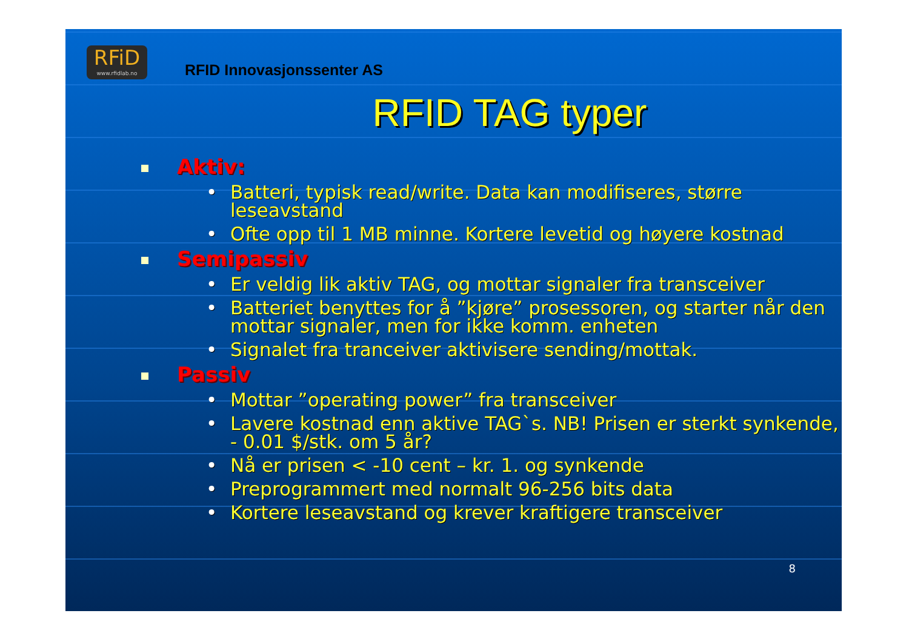RFiD
www.rfidlab.no
RFID Innovasjonssenter AS
RFID TAG typer
Aktiv:
• Batteri, typisk read/write. Data kan modifiseres, større leseavstand
• Ofte opp til 1 MB minne. Kortere levetid og høyere kostnad
Semipassiv
• Er veldig lik aktiv TAG, og mottar signaler fra transceiver
• Batteriet benyttes for å ”kjøre” prosessoren, og starter når den mottar signaler, men for ikke komm. enheten
• Signalet fra tranceiver aktivisere sending/mottak.
Passiv
• Mottar ”operating power” fra transceiver
• Lavere kostnad enn aktive TAG`s. NB! Prisen er sterkt synkende, - 0.01 $/stk. om 5 år?
• Nå er prisen < -10 cent – kr. 1. og synkende
• Preprogrammert med normalt 96-256 bits data
• Kortere leseavstand og krever kraftigere transceiver
8